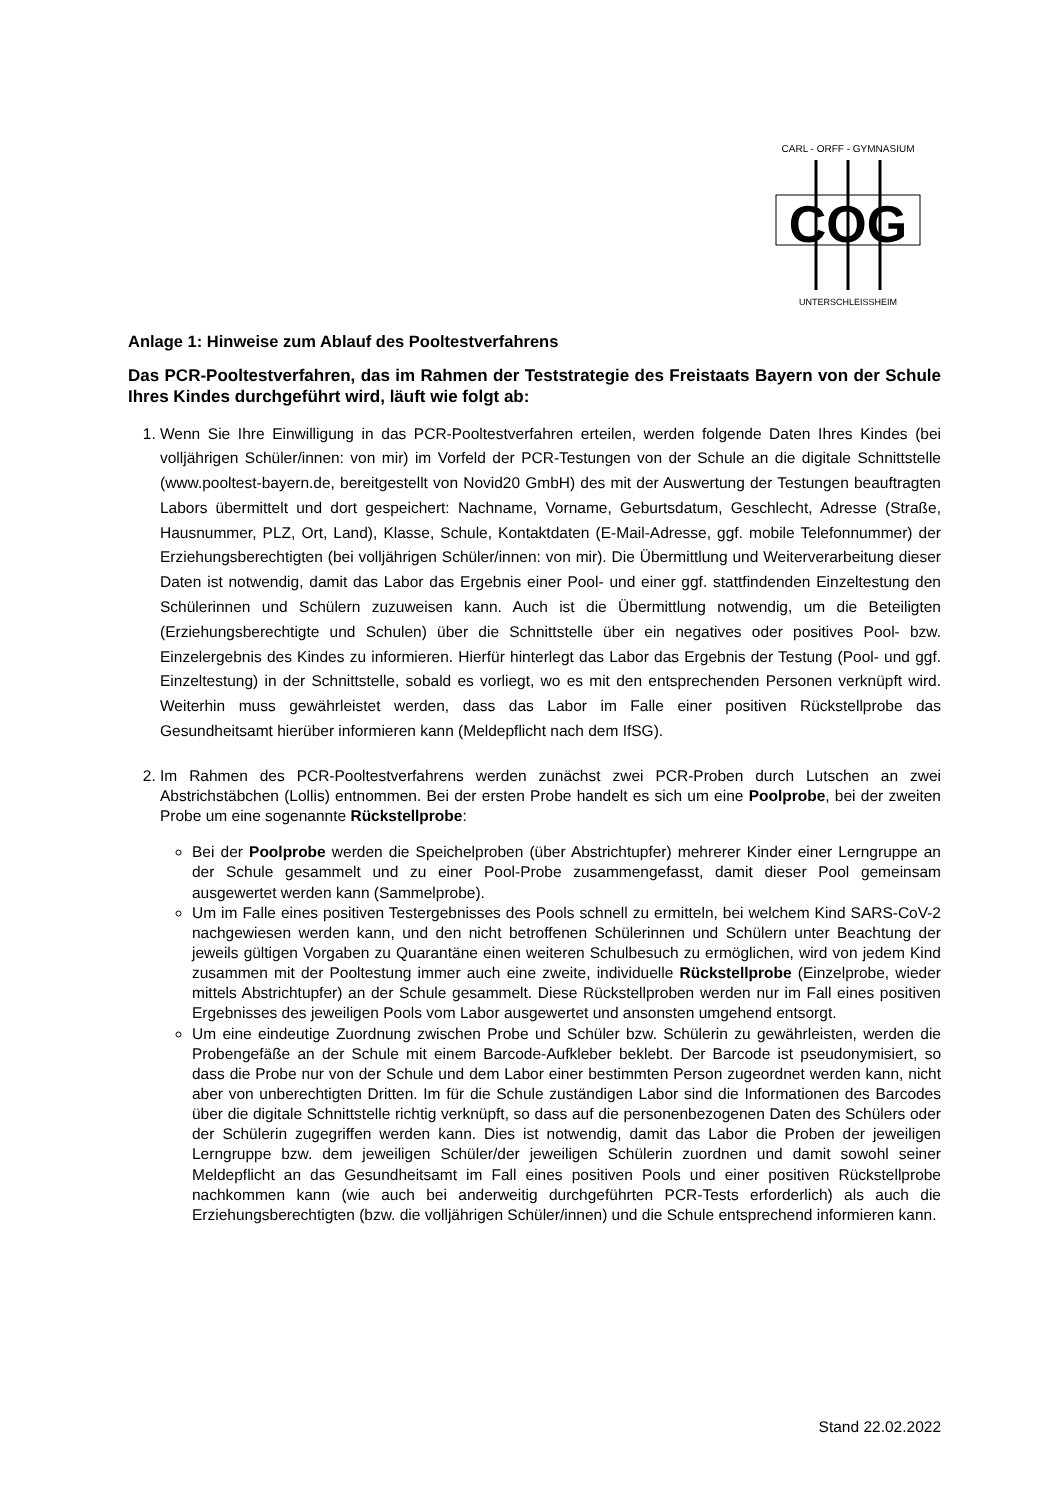CARL - ORFF - GYMNASIUM
COG
UNTERSCHLEISSHEIM
Anlage 1: Hinweise zum Ablauf des Pooltestverfahrens
Das PCR-Pooltestverfahren, das im Rahmen der Teststrategie des Freistaats Bayern von der Schule Ihres Kindes durchgeführt wird, läuft wie folgt ab:
1. Wenn Sie Ihre Einwilligung in das PCR-Pooltestverfahren erteilen, werden folgende Daten Ihres Kindes (bei volljährigen Schüler/innen: von mir) im Vorfeld der PCR-Testungen von der Schule an die digitale Schnittstelle (www.pooltest-bayern.de, bereitgestellt von Novid20 GmbH) des mit der Auswertung der Testungen beauftragten Labors übermittelt und dort gespeichert: Nachname, Vorname, Geburtsdatum, Geschlecht, Adresse (Straße, Hausnummer, PLZ, Ort, Land), Klasse, Schule, Kontaktdaten (E-Mail-Adresse, ggf. mobile Telefonnummer) der Erziehungsberechtigten (bei volljährigen Schüler/innen: von mir). Die Übermittlung und Weiterverarbeitung dieser Daten ist notwendig, damit das Labor das Ergebnis einer Pool- und einer ggf. stattfindenden Einzeltestung den Schülerinnen und Schülern zuzuweisen kann. Auch ist die Übermittlung notwendig, um die Beteiligten (Erziehungsberechtigte und Schulen) über die Schnittstelle über ein negatives oder positives Pool- bzw. Einzelergebnis des Kindes zu informieren. Hierfür hinterlegt das Labor das Ergebnis der Testung (Pool- und ggf. Einzeltestung) in der Schnittstelle, sobald es vorliegt, wo es mit den entsprechenden Personen verknüpft wird. Weiterhin muss gewährleistet werden, dass das Labor im Falle einer positiven Rückstellprobe das Gesundheitsamt hierüber informieren kann (Meldepflicht nach dem IfSG).
2. Im Rahmen des PCR-Pooltestverfahrens werden zunächst zwei PCR-Proben durch Lutschen an zwei Abstrichstäbchen (Lollis) entnommen. Bei der ersten Probe handelt es sich um eine Poolprobe, bei der zweiten Probe um eine sogenannte Rückstellprobe:
Bei der Poolprobe werden die Speichelproben (über Abstrichtupfer) mehrerer Kinder einer Lerngruppe an der Schule gesammelt und zu einer Pool-Probe zusammengefasst, damit dieser Pool gemeinsam ausgewertet werden kann (Sammelprobe).
Um im Falle eines positiven Testergebnisses des Pools schnell zu ermitteln, bei welchem Kind SARS-CoV-2 nachgewiesen werden kann, und den nicht betroffenen Schülerinnen und Schülern unter Beachtung der jeweils gültigen Vorgaben zu Quarantäne einen weiteren Schulbesuch zu ermöglichen, wird von jedem Kind zusammen mit der Pooltestung immer auch eine zweite, individuelle Rückstellprobe (Einzelprobe, wieder mittels Abstrichtupfer) an der Schule gesammelt. Diese Rückstellproben werden nur im Fall eines positiven Ergebnisses des jeweiligen Pools vom Labor ausgewertet und ansonsten umgehend entsorgt.
Um eine eindeutige Zuordnung zwischen Probe und Schüler bzw. Schülerin zu gewährleisten, werden die Probengefäße an der Schule mit einem Barcode-Aufkleber beklebt. Der Barcode ist pseudonymisiert, so dass die Probe nur von der Schule und dem Labor einer bestimmten Person zugeordnet werden kann, nicht aber von unberechtigten Dritten. Im für die Schule zuständigen Labor sind die Informationen des Barcodes über die digitale Schnittstelle richtig verknüpft, so dass auf die personenbezogenen Daten des Schülers oder der Schülerin zugegriffen werden kann. Dies ist notwendig, damit das Labor die Proben der jeweiligen Lerngruppe bzw. dem jeweiligen Schüler/der jeweiligen Schülerin zuordnen und damit sowohl seiner Meldepflicht an das Gesundheitsamt im Fall eines positiven Pools und einer positiven Rückstellprobe nachkommen kann (wie auch bei anderweitig durchgeführten PCR-Tests erforderlich) als auch die Erziehungsberechtigten (bzw. die volljährigen Schüler/innen) und die Schule entsprechend informieren kann.
Stand 22.02.2022